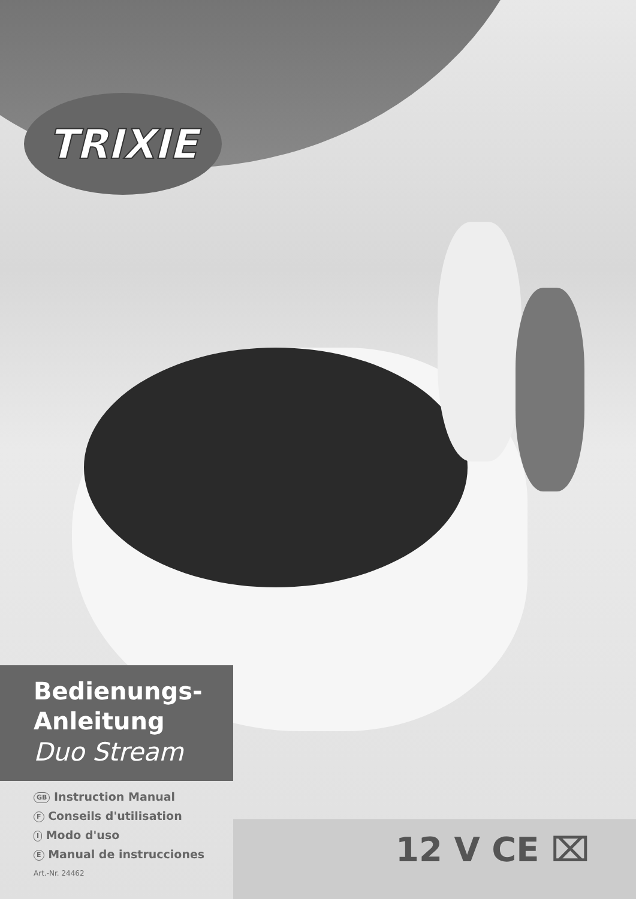TRIXIE
Bedienungs-
Anleitung
Duo Stream
GB Instruction Manual
F Conseils d'utilisation
I Modo d'uso
E Manual de instrucciones
Art.-Nr. 24462
12 V CE ⌧